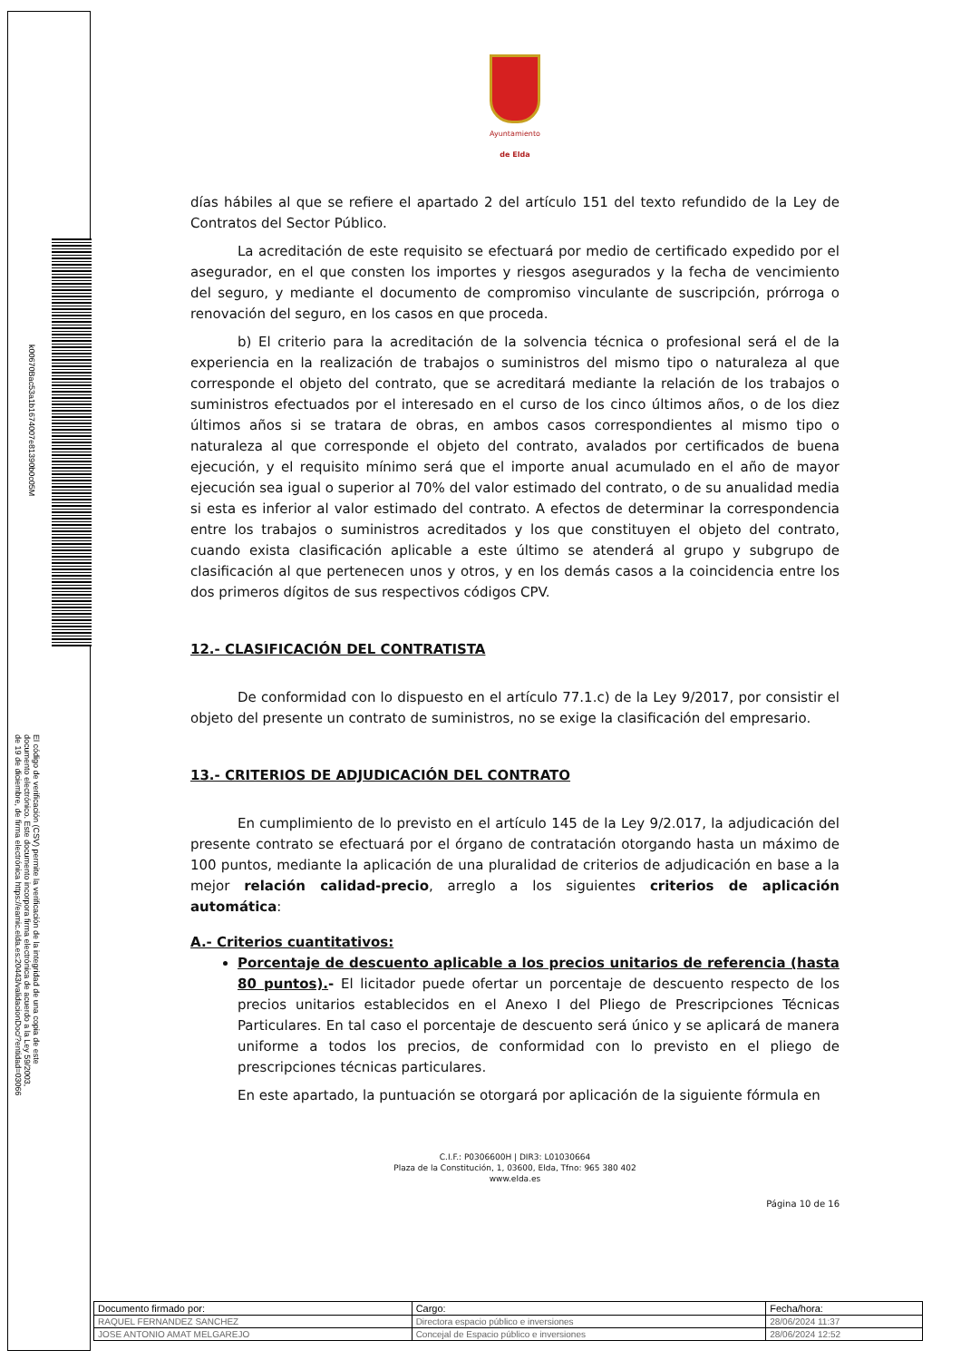Ayuntamiento
de Elda
días hábiles al que se refiere el apartado 2 del artículo 151 del texto refundido de la Ley de Contratos del Sector Público.
La acreditación de este requisito se efectuará por medio de certificado expedido por el asegurador, en el que consten los importes y riesgos asegurados y la fecha de vencimiento del seguro, y mediante el documento de compromiso vinculante de suscripción, prórroga o renovación del seguro, en los casos en que proceda.
b) El criterio para la acreditación de la solvencia técnica o profesional será el de la experiencia en la realización de trabajos o suministros del mismo tipo o naturaleza al que corresponde el objeto del contrato, que se acreditará mediante la relación de los trabajos o suministros efectuados por el interesado en el curso de los cinco últimos años, o de los diez últimos años si se tratara de obras, en ambos casos correspondientes al mismo tipo o naturaleza al que corresponde el objeto del contrato, avalados por certificados de buena ejecución, y el requisito mínimo será que el importe anual acumulado en el año de mayor ejecución sea igual o superior al 70% del valor estimado del contrato, o de su anualidad media si esta es inferior al valor estimado del contrato. A efectos de determinar la correspondencia entre los trabajos o suministros acreditados y los que constituyen el objeto del contrato, cuando exista clasificación aplicable a este último se atenderá al grupo y subgrupo de clasificación al que pertenecen unos y otros, y en los demás casos a la coincidencia entre los dos primeros dígitos de sus respectivos códigos CPV.
12.- CLASIFICACIÓN DEL CONTRATISTA
De conformidad con lo dispuesto en el artículo 77.1.c) de la Ley 9/2017, por consistir el objeto del presente un contrato de suministros, no se exige la clasificación del empresario.
13.- CRITERIOS DE ADJUDICACIÓN DEL CONTRATO
En cumplimiento de lo previsto en el artículo 145 de la Ley 9/2.017, la adjudicación del presente contrato se efectuará por el órgano de contratación otorgando hasta un máximo de 100 puntos, mediante la aplicación de una pluralidad de criterios de adjudicación en base a la mejor relación calidad-precio, arreglo a los siguientes criterios de aplicación automática:
A.- Criterios cuantitativos:
Porcentaje de descuento aplicable a los precios unitarios de referencia (hasta 80 puntos).- El licitador puede ofertar un porcentaje de descuento respecto de los precios unitarios establecidos en el Anexo I del Pliego de Prescripciones Técnicas Particulares. En tal caso el porcentaje de descuento será único y se aplicará de manera uniforme a todos los precios, de conformidad con lo previsto en el pliego de prescripciones técnicas particulares.
En este apartado, la puntuación se otorgará por aplicación de la siguiente fórmula en
C.I.F.: P0306600H | DIR3: L01030664
Plaza de la Constitución, 1, 03600, Elda, Tfno: 965 380 402
www.elda.es
Página 10 de 16
k00670Bac53a1b1674007e81390b0c05M
El código de verificación (CSV) permite la verificación de la integridad de una copia de este documento electrónico. Este documento incorpora firma electrónica de acuerdo a la Ley 59/2003, de 19 de diciembre, de firma electrónica https://eamic.elda.es:20443/validacionDoc/?entidad=03066
| Documento firmado por: | Cargo: | Fecha/hora: |
| RAQUEL FERNANDEZ SANCHEZ | Directora espacio público e inversiones | 28/06/2024 11:37 |
| JOSE ANTONIO AMAT MELGAREJO | Concejal de Espacio público e inversiones | 28/06/2024 12:52 |